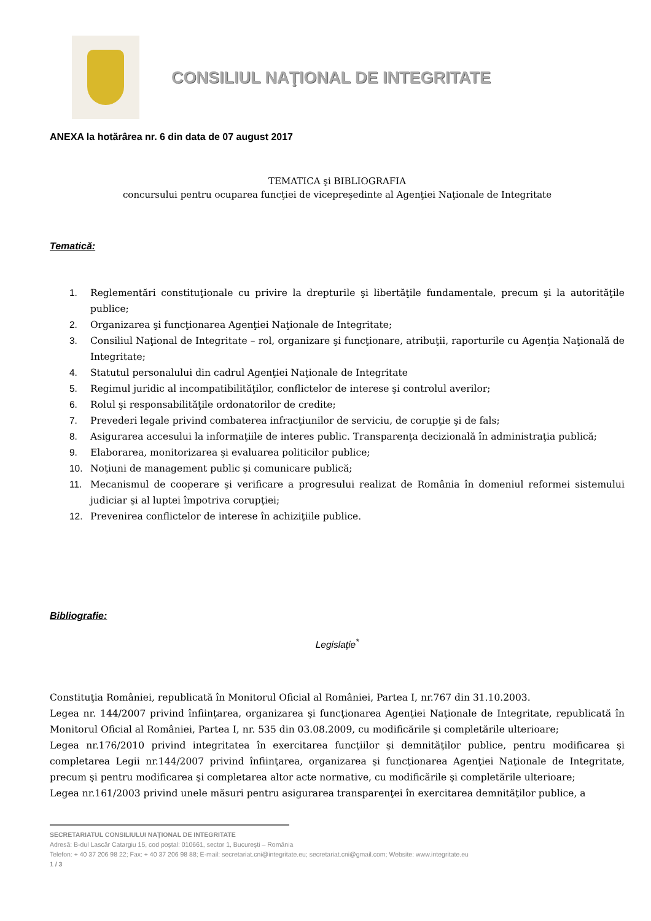CONSILIUL NAŢIONAL DE INTEGRITATE
ANEXA la hotărârea nr. 6 din data de 07 august 2017
TEMATICA şi BIBLIOGRAFIA
concursului pentru ocuparea funcţiei de vicepreşedinte al Agenţiei Naţionale de Integritate
Tematică:
1. Reglementări constituţionale cu privire la drepturile şi libertăţile fundamentale, precum şi la autorităţile publice;
2. Organizarea şi funcţionarea Agenţiei Naţionale de Integritate;
3. Consiliul Naţional de Integritate – rol, organizare şi funcţionare, atribuţii, raporturile cu Agenţia Naţională de Integritate;
4. Statutul personalului din cadrul Agenţiei Naţionale de Integritate
5. Regimul juridic al incompatibilităţilor, conflictelor de interese şi controlul averilor;
6. Rolul şi responsabilităţile ordonatorilor de credite;
7. Prevederi legale privind combaterea infracţiunilor de serviciu, de corupţie şi de fals;
8. Asigurarea accesului la informaţiile de interes public. Transparenţa decizională în administraţia publică;
9. Elaborarea, monitorizarea şi evaluarea politicilor publice;
10. Noţiuni de management public şi comunicare publică;
11. Mecanismul de cooperare şi verificare a progresului realizat de România în domeniul reformei sistemului judiciar şi al luptei împotriva corupţiei;
12. Prevenirea conflictelor de interese în achiziţiile publice.
Bibliografie:
Legislaţie<sup>*</sup>
Constituţia României, republicată în Monitorul Oficial al României, Partea I, nr.767 din 31.10.2003.
Legea nr. 144/2007 privind înfiinţarea, organizarea şi funcţionarea Agenţiei Naţionale de Integritate, republicată în Monitorul Oficial al României, Partea I, nr. 535 din 03.08.2009, cu modificările şi completările ulterioare;
Legea nr.176/2010 privind integritatea în exercitarea funcţiilor şi demnităţilor publice, pentru modificarea şi completarea Legii nr.144/2007 privind înfiinţarea, organizarea şi funcţionarea Agenţiei Naţionale de Integritate, precum şi pentru modificarea şi completarea altor acte normative, cu modificările şi completările ulterioare;
Legea nr.161/2003 privind unele măsuri pentru asigurarea transparenţei în exercitarea demnităţilor publice, a
SECRETARIATUL CONSILIULUI NAŢIONAL DE INTEGRITATE
Adresă: B-dul Lascăr Catargiu 15, cod poştal: 010661, sector 1, Bucureşti – România
Telefon: + 40 37 206 98 22; Fax: + 40 37 206 98 88; E-mail: secretariat.cni@integritate.eu; secretariat.cni@gmail.com; Website: www.integritate.eu
1 / 3